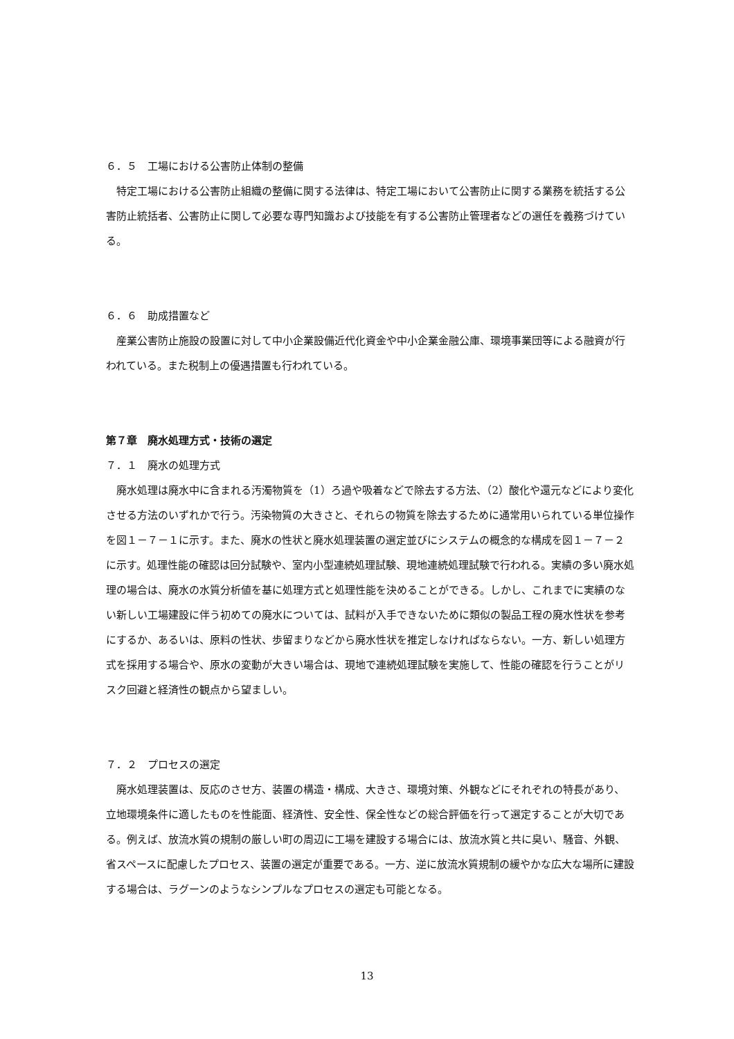６．５　工場における公害防止体制の整備
特定工場における公害防止組織の整備に関する法律は、特定工場において公害防止に関する業務を統括する公害防止統括者、公害防止に関して必要な専門知識および技能を有する公害防止管理者などの選任を義務づけている。
６．６　助成措置など
産業公害防止施設の設置に対して中小企業設備近代化資金や中小企業金融公庫、環境事業団等による融資が行われている。また税制上の優遇措置も行われている。
第７章　廃水処理方式・技術の選定
７．１　廃水の処理方式
廃水処理は廃水中に含まれる汚濁物質を（1）ろ過や吸着などで除去する方法、（2）酸化や還元などにより変化させる方法のいずれかで行う。汚染物質の大きさと、それらの物質を除去するために通常用いられている単位操作を図１－７－１に示す。また、廃水の性状と廃水処理装置の選定並びにシステムの概念的な構成を図１－７－２に示す。処理性能の確認は回分試験や、室内小型連続処理試験、現地連続処理試験で行われる。実績の多い廃水処理の場合は、廃水の水質分析値を基に処理方式と処理性能を決めることができる。しかし、これまでに実績のない新しい工場建設に伴う初めての廃水については、試料が入手できないために類似の製品工程の廃水性状を参考にするか、あるいは、原料の性状、歩留まりなどから廃水性状を推定しなければならない。一方、新しい処理方式を採用する場合や、原水の変動が大きい場合は、現地で連続処理試験を実施して、性能の確認を行うことがリスク回避と経済性の観点から望ましい。
７．２　プロセスの選定
廃水処理装置は、反応のさせ方、装置の構造・構成、大きさ、環境対策、外観などにそれぞれの特長があり、立地環境条件に適したものを性能面、経済性、安全性、保全性などの総合評価を行って選定することが大切である。例えば、放流水質の規制の厳しい町の周辺に工場を建設する場合には、放流水質と共に臭い、騒音、外観、省スペースに配慮したプロセス、装置の選定が重要である。一方、逆に放流水質規制の緩やかな広大な場所に建設する場合は、ラグーンのようなシンプルなプロセスの選定も可能となる。
13